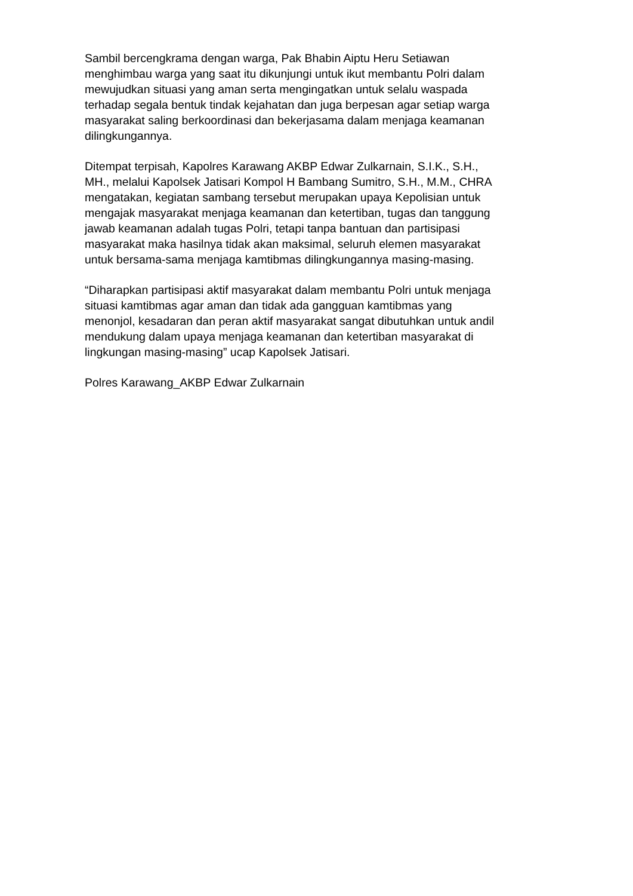Sambil bercengkrama dengan warga, Pak Bhabin Aiptu Heru Setiawan menghimbau warga yang saat itu dikunjungi untuk ikut membantu Polri dalam mewujudkan situasi yang aman serta mengingatkan untuk selalu waspada terhadap segala bentuk tindak kejahatan dan juga berpesan agar setiap warga masyarakat saling berkoordinasi dan bekerjasama dalam menjaga keamanan dilingkungannya.
Ditempat terpisah, Kapolres Karawang AKBP Edwar Zulkarnain, S.I.K., S.H., MH., melalui Kapolsek Jatisari Kompol H Bambang Sumitro, S.H., M.M., CHRA mengatakan, kegiatan sambang tersebut merupakan upaya Kepolisian untuk mengajak masyarakat menjaga keamanan dan ketertiban, tugas dan tanggung jawab keamanan adalah tugas Polri, tetapi tanpa bantuan dan partisipasi masyarakat maka hasilnya tidak akan maksimal, seluruh elemen masyarakat untuk bersama-sama menjaga kamtibmas dilingkungannya masing-masing.
“Diharapkan partisipasi aktif masyarakat dalam membantu Polri untuk menjaga situasi kamtibmas agar aman dan tidak ada gangguan kamtibmas yang menonjol, kesadaran dan peran aktif masyarakat sangat dibutuhkan untuk andil mendukung dalam upaya menjaga keamanan dan ketertiban masyarakat di lingkungan masing-masing” ucap Kapolsek Jatisari.
Polres Karawang_AKBP Edwar Zulkarnain